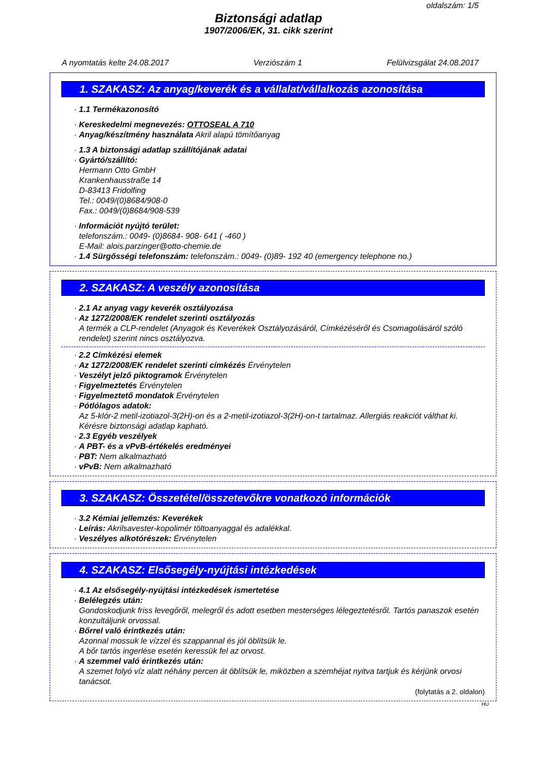oldalszám: 1/5
Biztonsági adatlap
1907/2006/EK, 31. cikk szerint
A nyomtatás kelte 24.08.2017 Verziószám 1 Felülvizsgálat 24.08.2017
1. SZAKASZ: Az anyag/keverék és a vállalat/vállalkozás azonosítása
· 1.1 Termékazonosító
· Kereskedelmi megnevezés: OTTOSEAL A 710
· Anyag/készítmény használata Akril alapú tömítőanyag
· 1.3 A biztonsági adatlap szállítójának adatai
· Gyártó/szállító:
Hermann Otto GmbH
Krankenhausstraße 14
D-83413 Fridolfing
Tel.: 0049/(0)8684/908-0
Fax.: 0049/(0)8684/908-539
· Információt nyújtó terület:
telefonszám.: 0049- (0)8684- 908- 641 ( -460 )
E-Mail: alois.parzinger@otto-chemie.de
· 1.4 Sürgősségi telefonszám: telefonszám.: 0049- (0)89- 192 40 (emergency telephone no.)
2. SZAKASZ: A veszély azonosítása
· 2.1 Az anyag vagy keverék osztályozása
· Az 1272/2008/EK rendelet szerinti osztályozás
A termék a CLP-rendelet (Anyagok és Keverékek Osztályozásáról, Címkézéséről és Csomagolásáról szóló rendelet) szerint nincs osztályozva.
· 2.2 Címkézési elemek
· Az 1272/2008/EK rendelet szerinti címkézés Érvénytelen
· Veszélyt jelző piktogramok Érvénytelen
· Figyelmeztetés Érvénytelen
· Figyelmeztető mondatok Érvénytelen
· Pótlólagos adatok:
Az 5-klór-2 metil-izotiazol-3(2H)-on és a 2-metil-izotiazol-3(2H)-on-t tartalmaz. Allergiás reakciót válthat ki.
Kérésre biztonsági adatlap kapható.
· 2.3 Egyéb veszélyek
· A PBT- és a vPvB-értékelés eredményei
· PBT: Nem alkalmazható
· vPvB: Nem alkalmazható
3. SZAKASZ: Összetétel/összetevőkre vonatkozó információk
· 3.2 Kémiai jellemzés: Keverékek
· Leírás: Akrilsavester-kopolimér töltoanyaggal és adalékkal.
· Veszélyes alkotórészek: Érvénytelen
4. SZAKASZ: Elsősegély-nyújtási intézkedések
· 4.1 Az elsősegély-nyújtási intézkedések ismertetése
· Belélegzés után:
Gondoskodjunk friss levegőről, melegről és adott esetben mesterséges lélegeztetésről. Tartós panaszok esetén konzultáljunk orvossal.
· Bőrrel való érintkezés után:
Azonnal mossuk le vízzel és szappannal és jól öblítsük le.
A bőr tartós ingerlése esetén keressük fel az orvost.
· A szemmel való érintkezés után:
A szemet folyó víz alatt néhány percen át öblítsük le, miközben a szemhéjat nyitva tartjuk és kérjünk orvosi tanácsot.
(folytatás a 2. oldalon)
HU